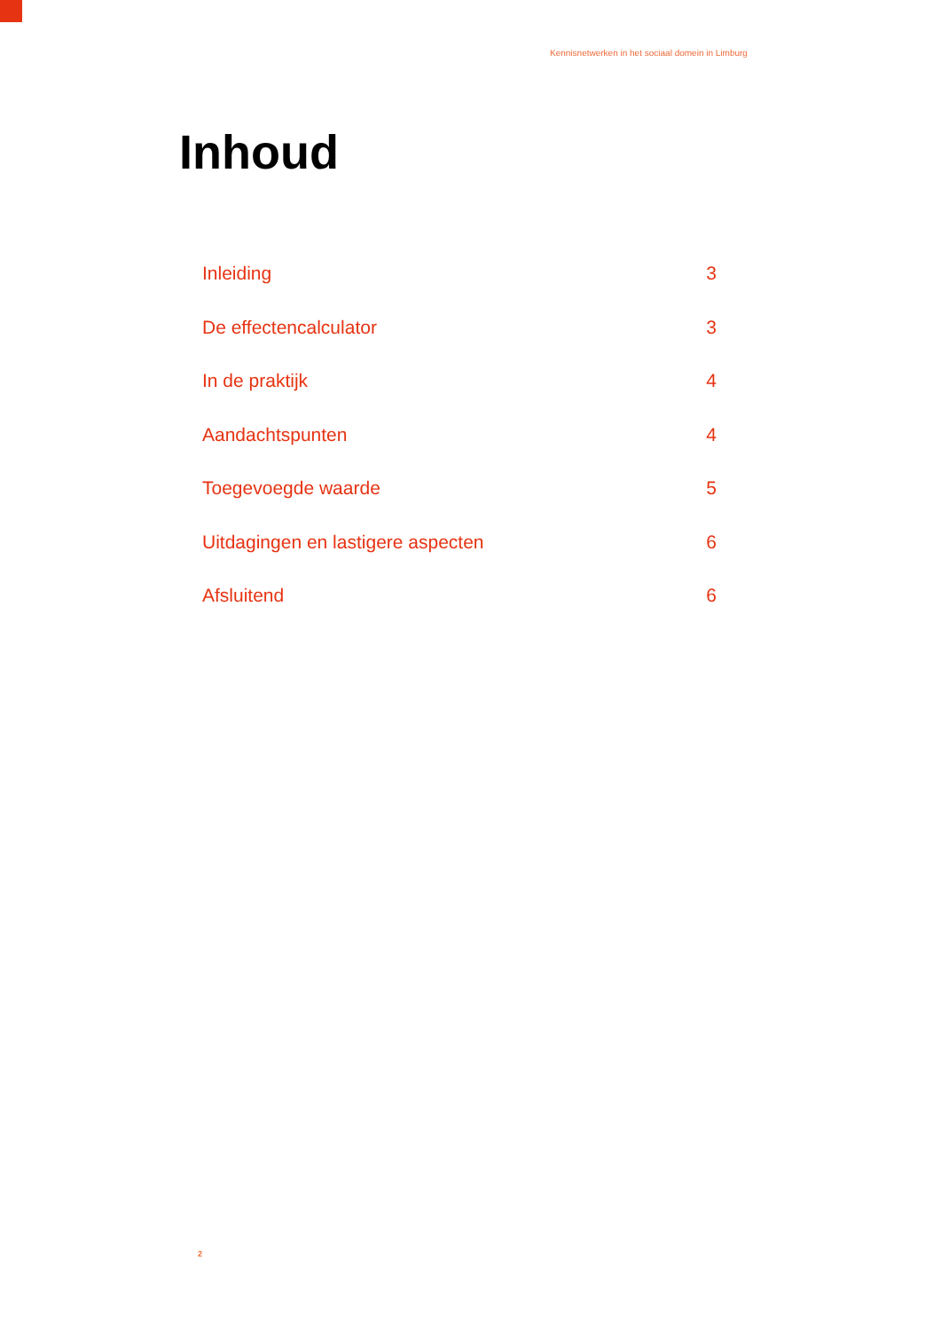Kennisnetwerken in het sociaal domein in Limburg
Inhoud
Inleiding 3
De effectencalculator 3
In de praktijk 4
Aandachtspunten 4
Toegevoegde waarde 5
Uitdagingen en lastigere aspecten 6
Afsluitend 6
2